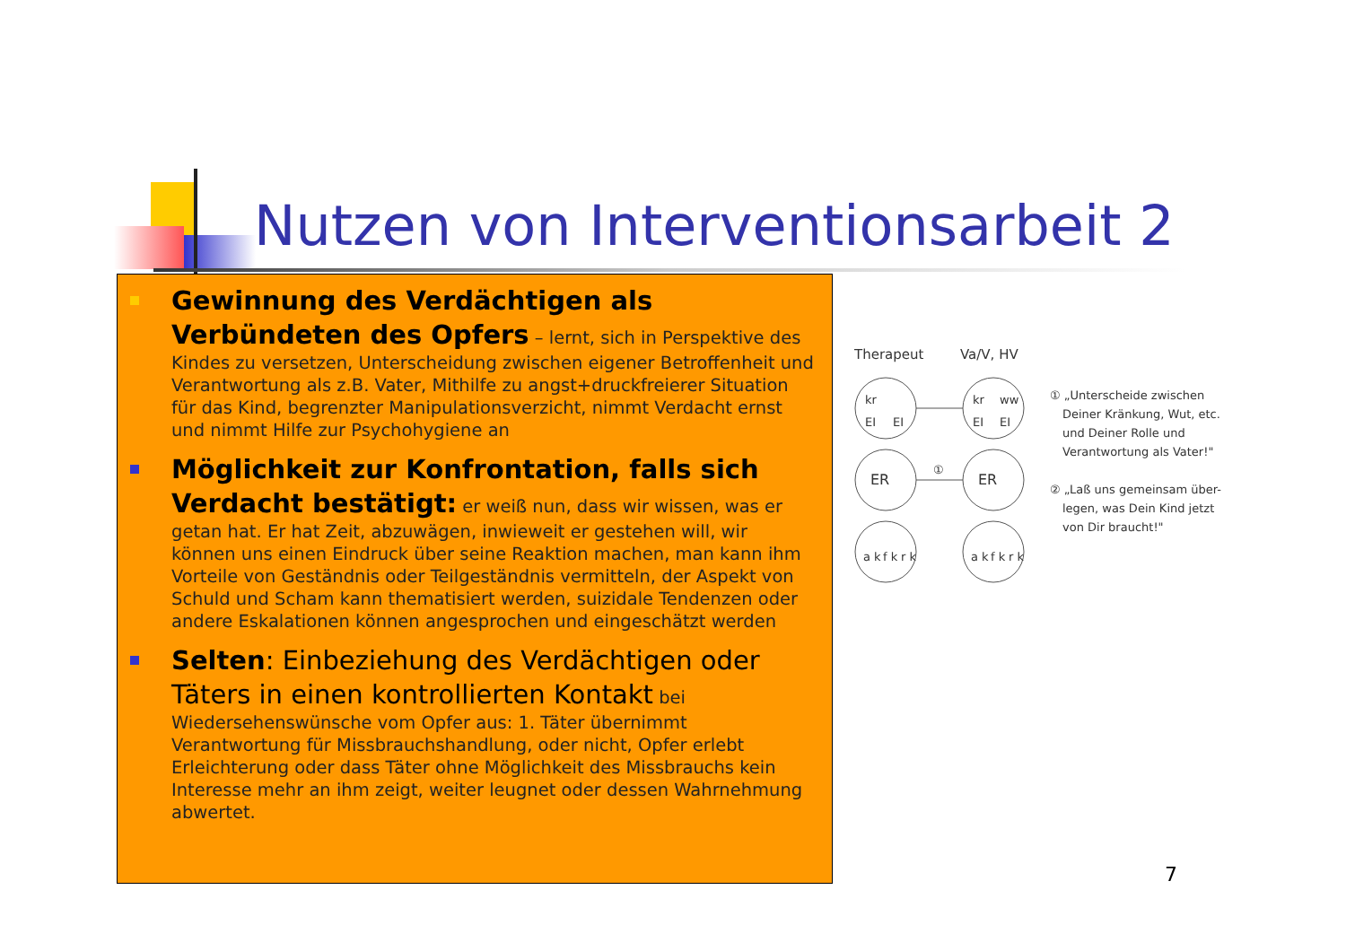Nutzen von Interventionsarbeit 2
Gewinnung des Verdächtigen als Verbündeten des Opfers – lernt, sich in Perspektive des Kindes zu versetzen, Unterscheidung zwischen eigener Betroffenheit und Verantwortung als z.B. Vater, Mithilfe zu angst+druckfreierer Situation für das Kind, begrenzter Manipulationsverzicht, nimmt Verdacht ernst und nimmt Hilfe zur Psychohygiene an
Möglichkeit zur Konfrontation, falls sich Verdacht bestätigt: er weiß nun, dass wir wissen, was er getan hat. Er hat Zeit, abzuwägen, inwieweit er gestehen will, wir können uns einen Eindruck über seine Reaktion machen, man kann ihm Vorteile von Geständnis oder Teilgeständnis vermitteln, der Aspekt von Schuld und Scham kann thematisiert werden, suizidale Tendenzen oder andere Eskalationen können angesprochen und eingeschätzt werden
Selten: Einbeziehung des Verdächtigen oder Täters in einen kontrollierten Kontakt bei Wiedersehenswünsche vom Opfer aus: 1. Täter übernimmt Verantwortung für Missbrauchshandlung, oder nicht, Opfer erlebt Erleichterung oder dass Täter ohne Möglichkeit des Missbrauchs kein Interesse mehr an ihm zeigt, weiter leugnet oder dessen Wahrnehmung abwertet.
Therapeut
Va/V, HV
kr
EI
EI
kr
ww
EI
EI
ER
ER
①
a k
f k
r k
a k
f k
r k
① „Unterscheide zwischen
Deiner Kränkung, Wut, etc.
und Deiner Rolle und
Verantwortung als Vater!"
② „Laß uns gemeinsam über-
legen, was Dein Kind jetzt
von Dir braucht!"
7